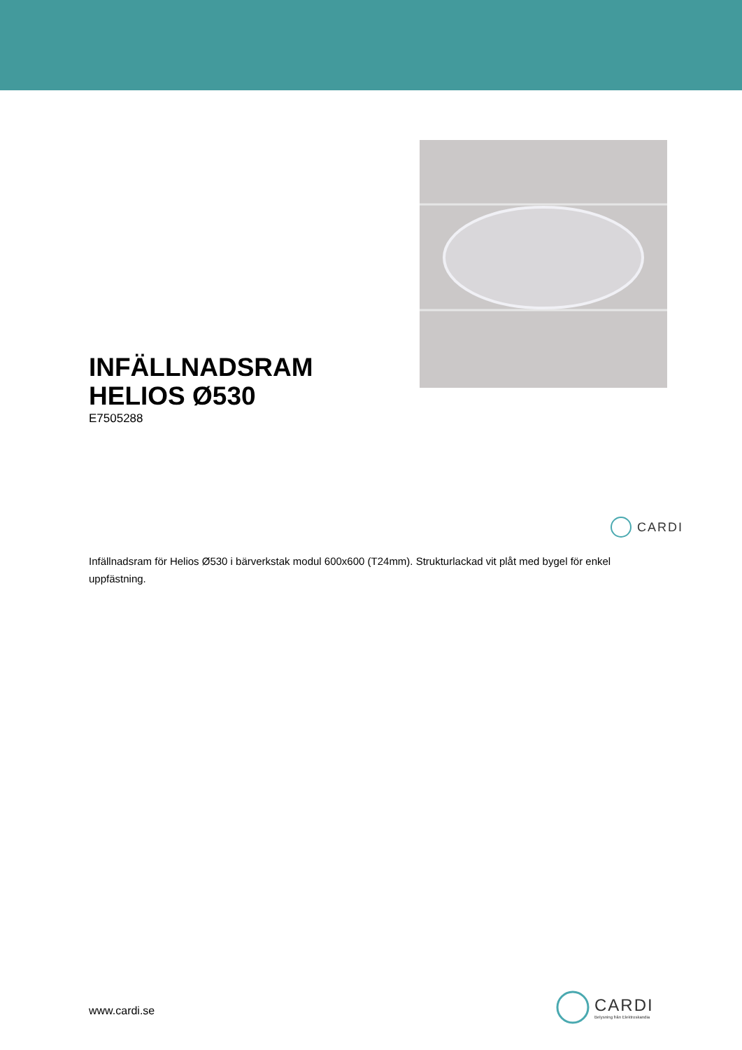INFÄLLNADSRAM
HELIOS Ø530
E7505288
Infällnadsram för Helios Ø530 i bärverkstak modul 600x600 (T24mm). Strukturlackad vit plåt med bygel för enkel uppfästning.
CARDI
www.cardi.se
CARDI
Belysning från Elektroskandia